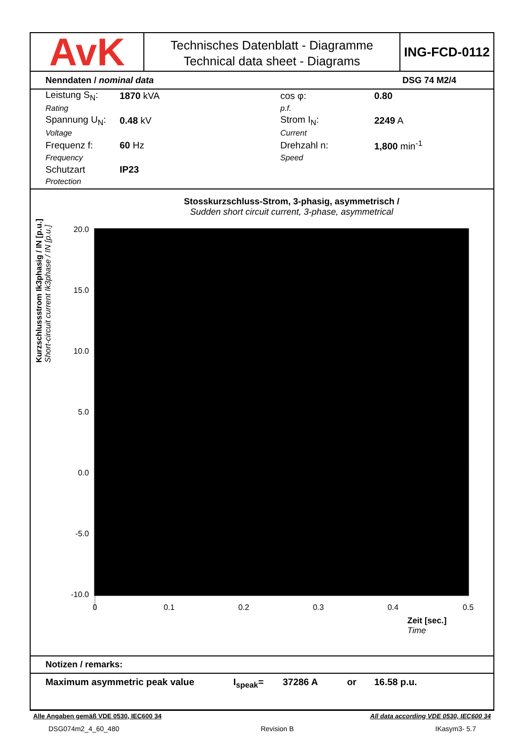AvK
Technisches Datenblatt - Diagramme
Technical data sheet - Diagrams
ING-FCD-0112
Nenndaten / nominal data DSG 74 M2/4
| Leistung S<sub>N</sub>: | 1870 kVA | cos φ: | 0.80 |
| Rating | | p.f. | |
| Spannung U<sub>N</sub>: | 0.48 kV | Strom I<sub>N</sub>: | 2249 A |
| Voltage | | Current | |
| Frequenz f: | 60 Hz | Drehzahl n: | 1,800 min<sup>-1</sup> |
| Frequency | | Speed | |
| Schutzart | IP23 | | |
| Protection | | | |
Stosskurzschluss-Strom, 3-phasig, asymmetrisch /
Sudden short circuit current, 3-phase, asymmetrical
Kurzschlussstrom Ik3phasig / IN [p.u.] Short-circuit current Ik3phase / IN [p.u.]
20.0
15.0
10.0
5.0
0.0
-5.0
-10.0
0
0.1
0.2
0.3
0.4
0.5
Zeit [sec.]
Time
Notizen / remarks:
Maximum asymmetric peak value I<sub>speak</sub>= 37286 A or 16.58 p.u.
Alle Angaben gemäß VDE 0530, IEC600 34 All data according VDE 0530, IEC600 34
DSG074m2_4_60_480 Revision B IKasym3- 5.7